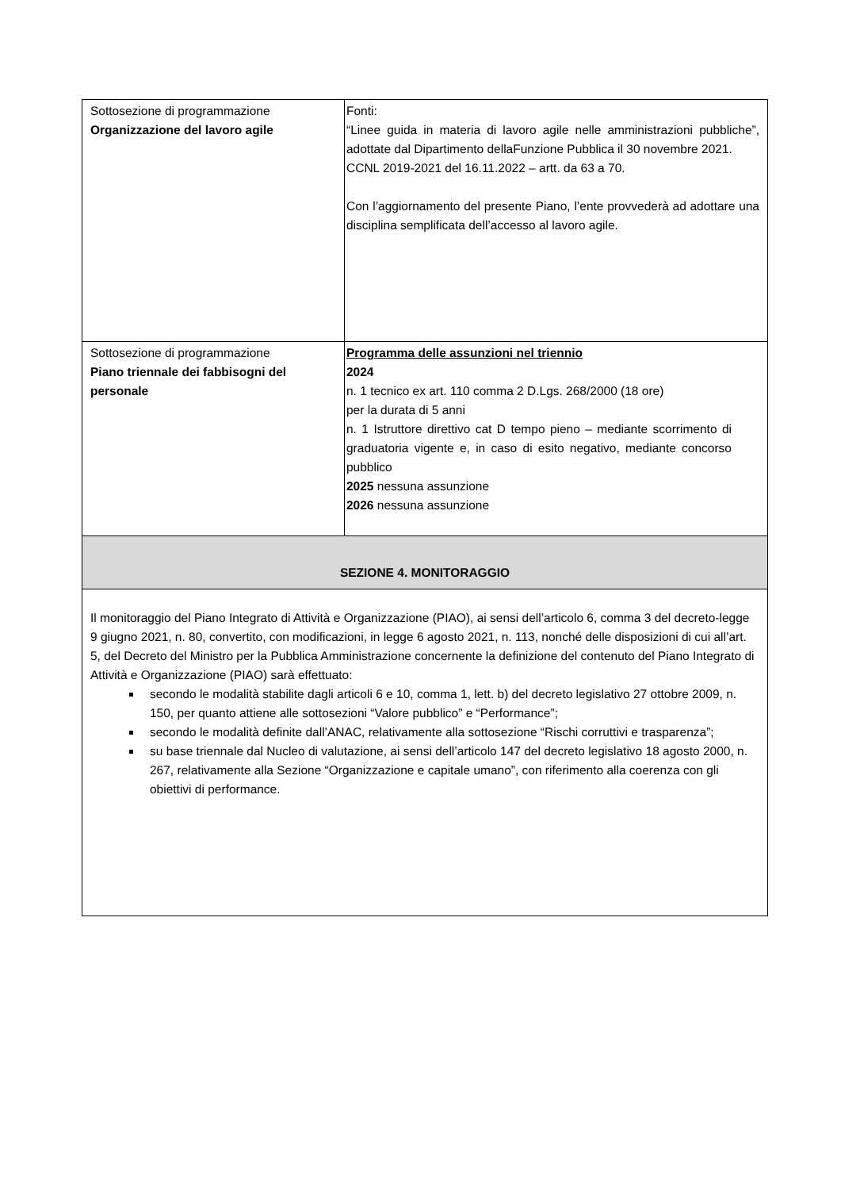| Sottosezione di programmazione Organizzazione del lavoro agile | Fonti: “Linee guida in materia di lavoro agile nelle amministrazioni pubbliche”, adottate dal Dipartimento dellaFunzione Pubblica il 30 novembre 2021. CCNL 2019-2021 del 16.11.2022 – artt. da 63 a 70. Con l’aggiornamento del presente Piano, l’ente provvederà ad adottare una disciplina semplificata dell’accesso al lavoro agile. |
| Sottosezione di programmazione Piano triennale dei fabbisogni del personale | Programma delle assunzioni nel triennio 2024 n. 1 tecnico ex art. 110 comma 2 D.Lgs. 268/2000 (18 ore) per la durata di 5 anni n. 1 Istruttore direttivo cat D tempo pieno – mediante scorrimento di graduatoria vigente e, in caso di esito negativo, mediante concorso pubblico 2025 nessuna assunzione 2026 nessuna assunzione |
| SEZIONE 4. MONITORAGGIO | |
| Il monitoraggio del Piano Integrato di Attività e Organizzazione (PIAO), ai sensi dell’articolo 6, comma 3 del decreto-legge 9 giugno 2021, n. 80, convertito, con modificazioni, in legge 6 agosto 2021, n. 113, nonché delle disposizioni di cui all’art. 5, del Decreto del Ministro per la Pubblica Amministrazione concernente la definizione del contenuto del Piano Integrato di Attività e Organizzazione (PIAO) sarà effettuato: secondo le modalità stabilite dagli articoli 6 e 10, comma 1, lett. b) del decreto legislativo 27 ottobre 2009, n. 150, per quanto attiene alle sottosezioni “Valore pubblico” e “Performance”; secondo le modalità definite dall’ANAC, relativamente alla sottosezione “Rischi corruttivi e trasparenza”; su base triennale dal Nucleo di valutazione, ai sensi dell’articolo 147 del decreto legislativo 18 agosto 2000, n. 267, relativamente alla Sezione “Organizzazione e capitale umano”, con riferimento alla coerenza con gli obiettivi di performance. | |